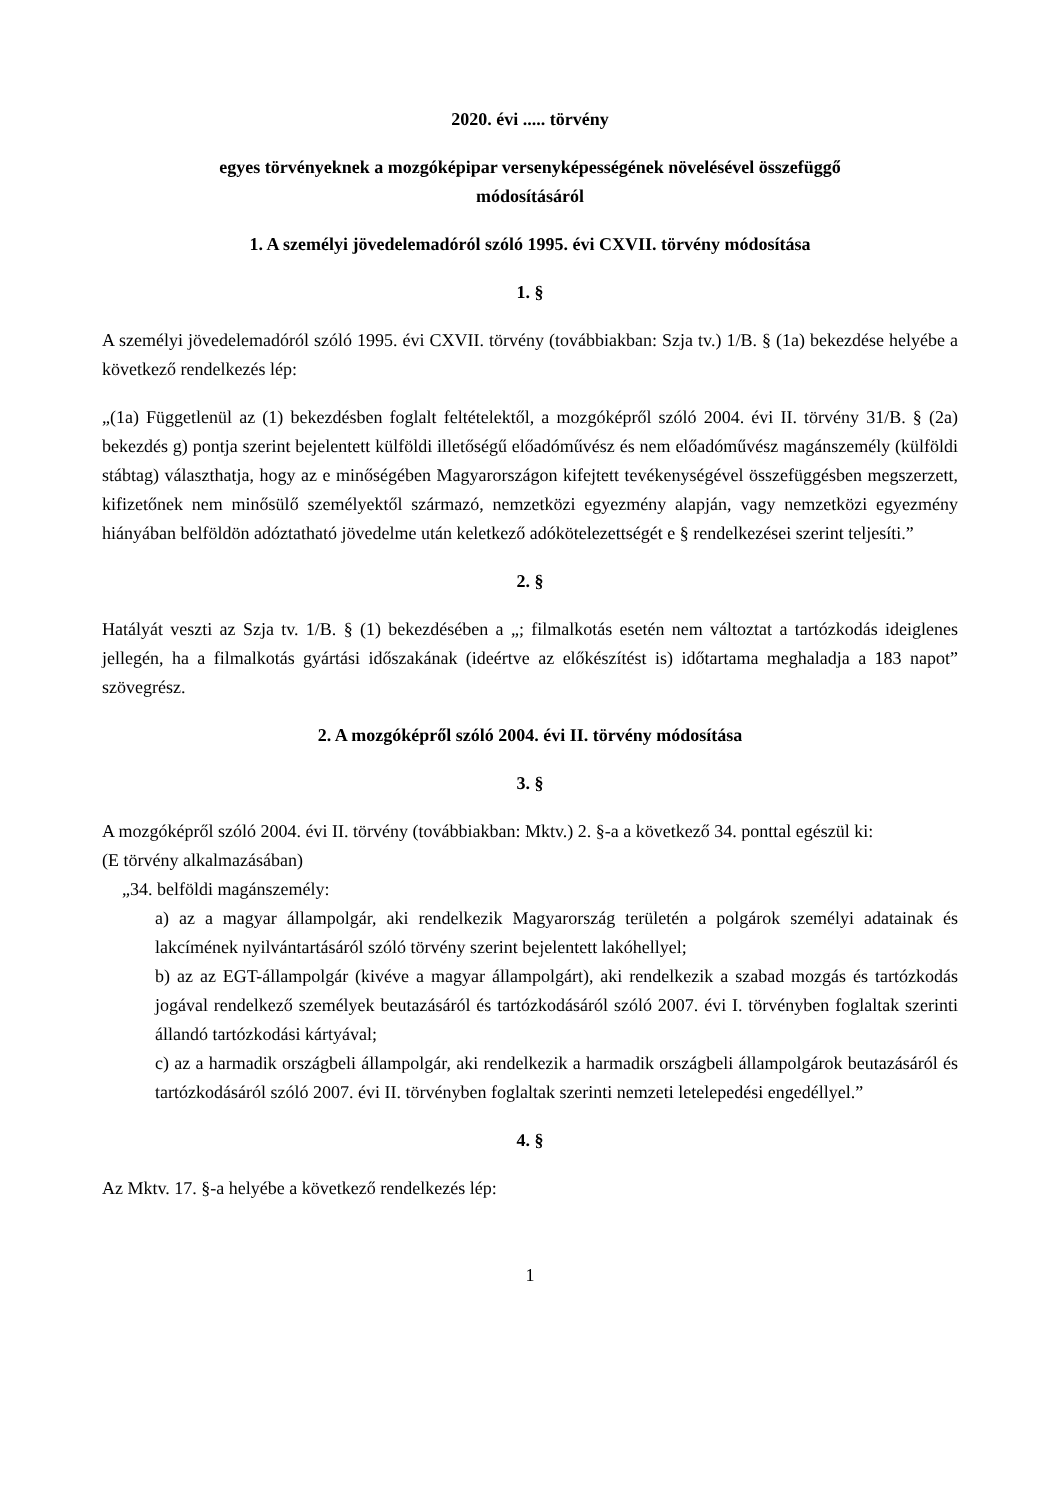2020. évi ..... törvény
egyes törvényeknek a mozgóképipar versenyképességének növelésével összefüggő
módosításáról
1. A személyi jövedelemadóról szóló 1995. évi CXVII. törvény módosítása
1. §
A személyi jövedelemadóról szóló 1995. évi CXVII. törvény (továbbiakban: Szja tv.) 1/B. § (1a) bekezdése helyébe a következő rendelkezés lép:
„(1a) Függetlenül az (1) bekezdésben foglalt feltételektől, a mozgóképről szóló 2004. évi II. törvény 31/B. § (2a) bekezdés g) pontja szerint bejelentett külföldi illetőségű előadóművész és nem előadóművész magánszemély (külföldi stábtag) választhatja, hogy az e minőségében Magyarországon kifejtett tevékenységével összefüggésben megszerzett, kifizetőnek nem minősülő személyektől származó, nemzetközi egyezmény alapján, vagy nemzetközi egyezmény hiányában belföldön adóztatható jövedelme után keletkező adókötelezettségét e § rendelkezései szerint teljesíti.”
2. §
Hatályát veszti az Szja tv. 1/B. § (1) bekezdésében a „; filmalkotás esetén nem változtat a tartózkodás ideiglenes jellegén, ha a filmalkotás gyártási időszakának (ideértve az előkészítést is) időtartama meghaladja a 183 napot” szövegrész.
2. A mozgóképről szóló 2004. évi II. törvény módosítása
3. §
A mozgóképről szóló 2004. évi II. törvény (továbbiakban: Mktv.) 2. §-a a következő 34. ponttal egészül ki:
(E törvény alkalmazásában)
„34. belföldi magánszemély:
a) az a magyar állampolgár, aki rendelkezik Magyarország területén a polgárok személyi adatainak és lakcímének nyilvántartásáról szóló törvény szerint bejelentett lakóhellyel;
b) az az EGT-állampolgár (kivéve a magyar állampolgárt), aki rendelkezik a szabad mozgás és tartózkodás jogával rendelkező személyek beutazásáról és tartózkodásáról szóló 2007. évi I. törvényben foglaltak szerinti állandó tartózkodási kártyával;
c) az a harmadik országbeli állampolgár, aki rendelkezik a harmadik országbeli állampolgárok beutazásáról és tartózkodásáról szóló 2007. évi II. törvényben foglaltak szerinti nemzeti letelepedési engedéllyel.”
4. §
Az Mktv. 17. §-a helyébe a következő rendelkezés lép:
1